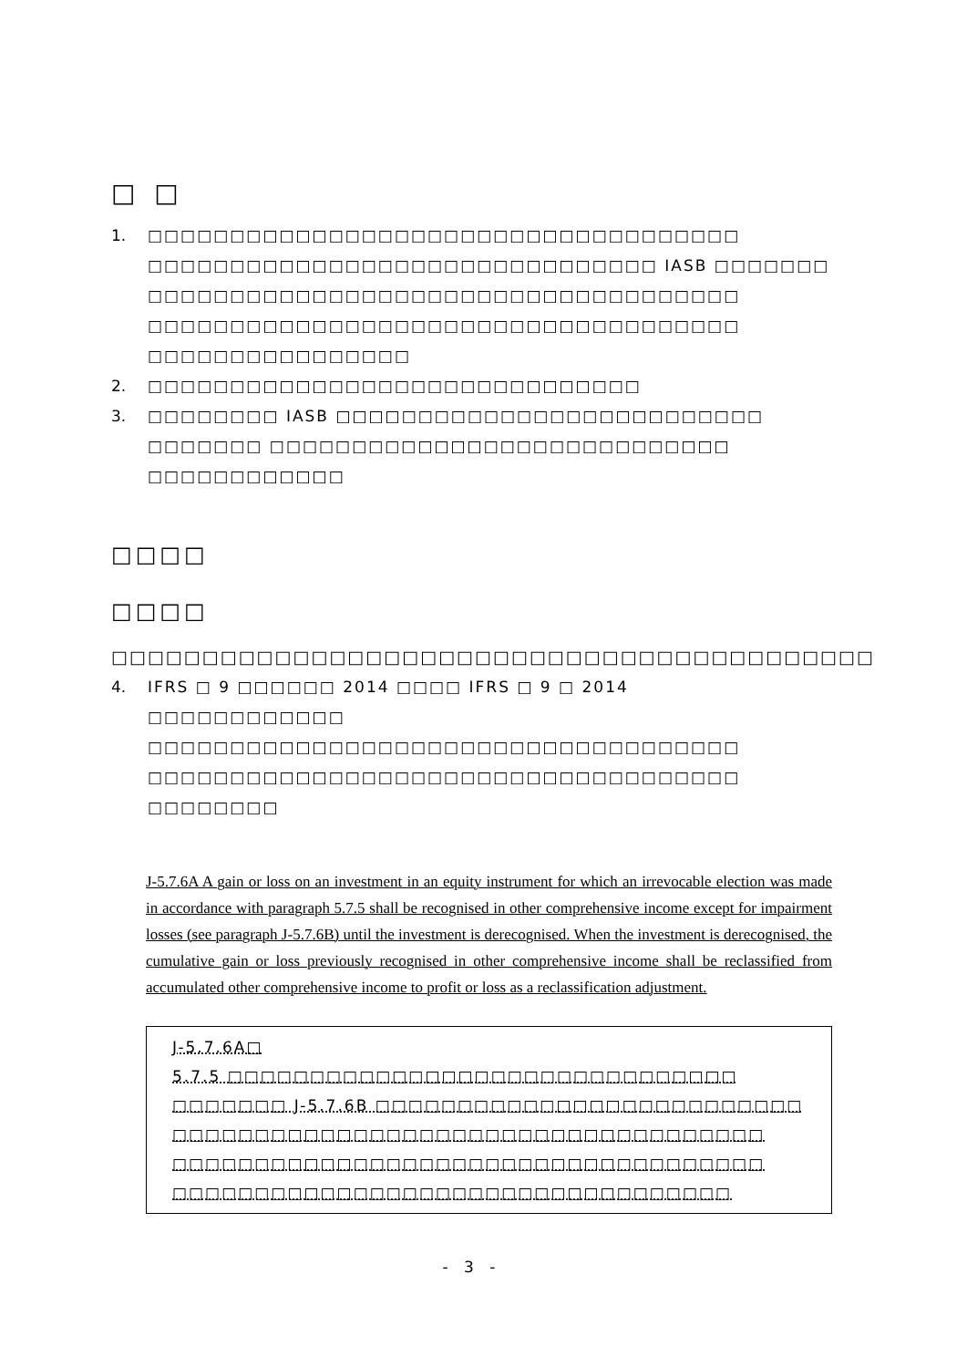□ □
1. □□□□□□□□□□□□□□□□□□□□□□□□□□□□□□□□□□□□ □□□□□□□□□□□□□□□□□□□□□□□□□□□□□□□ IASB □□□□□□□ □□□□□□□□□□□□□□□□□□□□□□□□□□□□□□□□□□□□ □□□□□□□□□□□□□□□□□□□□□□□□□□□□□□□□□□□□ □□□□□□□□□□□□□□□□
2. □□□□□□□□□□□□□□□□□□□□□□□□□□□□□□
3. □□□□□□□□ IASB □□□□□□□□□□□□□□□□□□□□□□□□□□ □□□□□□□ □□□□□□□□□□□□□□□□□□□□□□□□□□□□ □□□□□□□□□□□□
□□□□
□□□□
□□□□□□□□□□□□□□□□□□□□□□□□□□□□□□□□□□□□□□□□□□
4. IFRS □ 9 □□□□□□ 2014 □□□□ IFRS □ 9 □ 2014 □□□□□□□□□□□□ □□□□□□□□□□□□□□□□□□□□□□□□□□□□□□□□□□□□ □□□□□□□□□□□□□□□□□□□□□□□□□□□□□□□□□□□□ □□□□□□□□
J-5.7.6A A gain or loss on an investment in an equity instrument for which an irrevocable election was made in accordance with paragraph 5.7.5 shall be recognised in other comprehensive income except for impairment losses (see paragraph J-5.7.6B) until the investment is derecognised. When the investment is derecognised, the cumulative gain or loss previously recognised in other comprehensive income shall be reclassified from accumulated other comprehensive income to profit or loss as a reclassification adjustment.
J-5.7.6A□
5.7.5 □□□□□□□□□□□□□□□□□□□□□□□□□□□□□□□ □□□□□□□ J-5.7.6B □□□□□□□□□□□□□□□□□□□□□□□□□□ □□□□□□□□□□□□□□□□□□□□□□□□□□□□□□□□□□□□ □□□□□□□□□□□□□□□□□□□□□□□□□□□□□□□□□□□□ □□□□□□□□□□□□□□□□□□□□□□□□□□□□□□□□□□
- 3 -